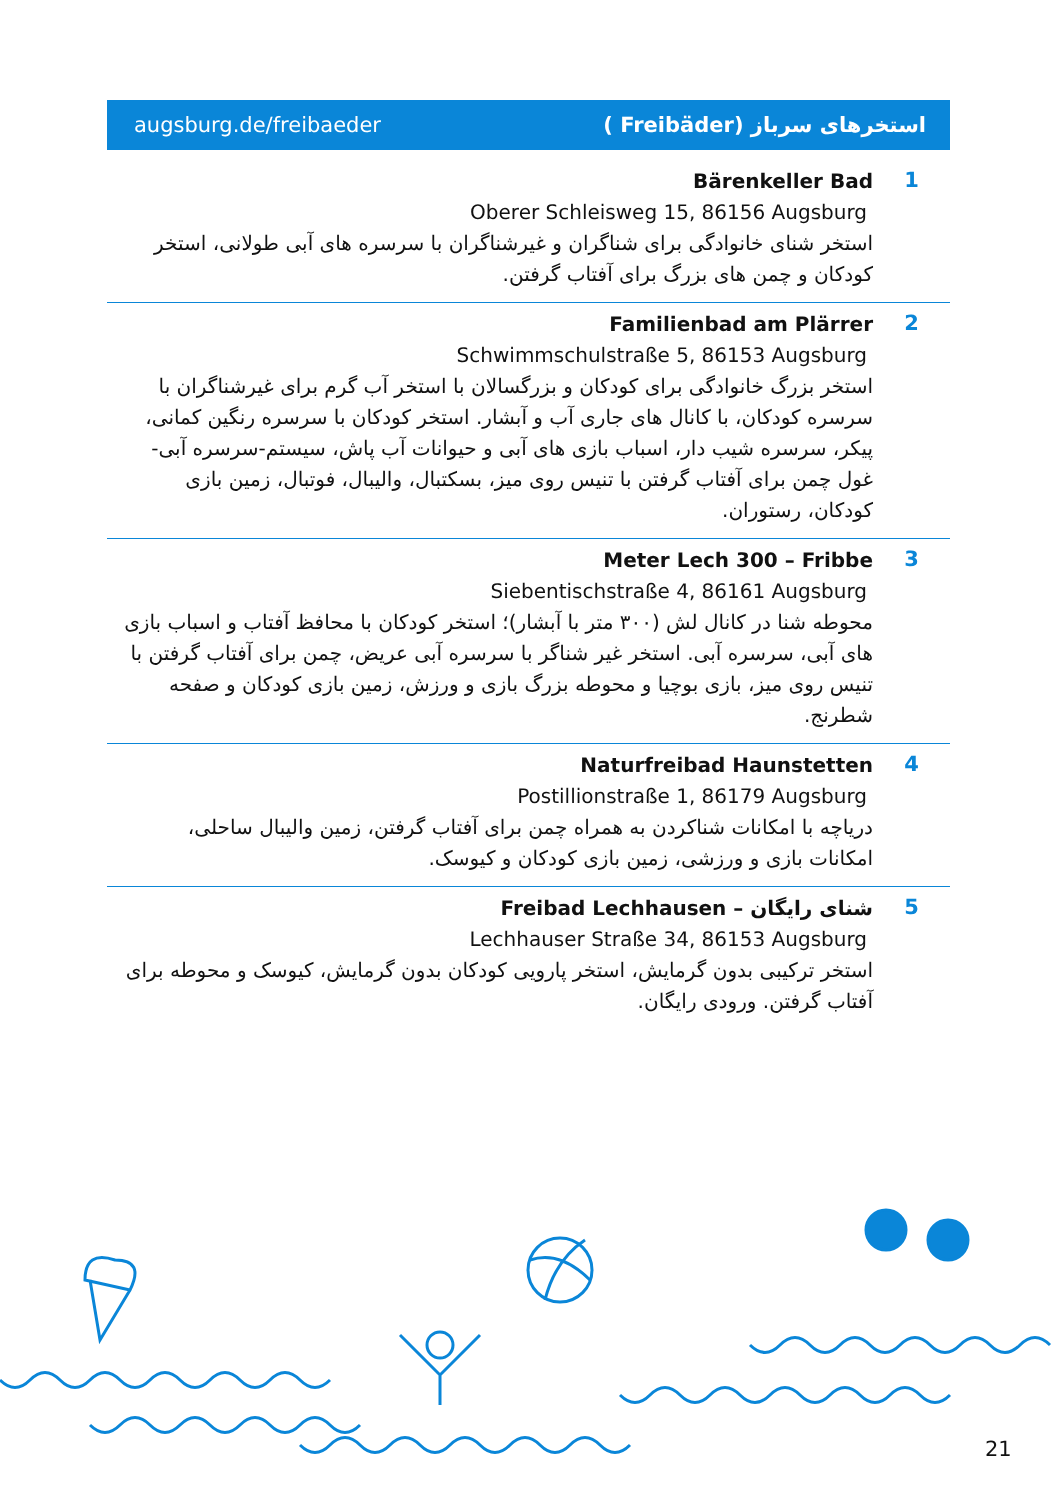augsburg.de/freibaeder استخرهای سرباز (Freibäder )
Bärenkeller Bad
Oberer Schleisweg 15, 86156 Augsburg
استخر شنای خانوادگی برای شناگران و غیرشناگران با سرسره های آبی طولانی، استخر کودکان و چمن های بزرگ برای آفتاب گرفتن.
1
Familienbad am Plärrer
Schwimmschulstraße 5, 86153 Augsburg
استخر بزرگ خانوادگی برای کودکان و بزرگسالان با استخر آب گرم برای غیرشناگران با سرسره کودکان، با کانال های جاری آب و آبشار. استخر کودکان با سرسره رنگین کمانی، پیکر، سرسره شیب دار، اسباب بازی های آبی و حیوانات آب پاش، سیستم-سرسره آبی-غول چمن برای آفتاب گرفتن با تنیس روی میز، بسکتبال، والیبال، فوتبال، زمین بازی کودکان، رستوران.
2
Meter Lech 300 – Fribbe
Siebentischstraße 4, 86161 Augsburg
محوطه شنا در کانال لش (۳۰۰ متر با آبشار)؛ استخر کودکان با محافظ آفتاب و اسباب بازی های آبی، سرسره آبی. استخر غیر شناگر با سرسره آبی عریض، چمن برای آفتاب گرفتن با تنیس روی میز، بازی بوچیا و محوطه بزرگ بازی و ورزش، زمین بازی کودکان و صفحه شطرنج.
3
Naturfreibad Haunstetten
Postillionstraße 1, 86179 Augsburg
دریاچه با امکانات شناکردن به همراه چمن برای آفتاب گرفتن، زمین والیبال ساحلی، امکانات بازی و ورزشی، زمین بازی کودکان و کیوسک.
4
Freibad Lechhausen – شنای رایگان
Lechhauser Straße 34, 86153 Augsburg
استخر ترکیبی بدون گرمایش، استخر پارویی کودکان بدون گرمایش، کیوسک و محوطه برای آفتاب گرفتن. ورودی رایگان.
5
21